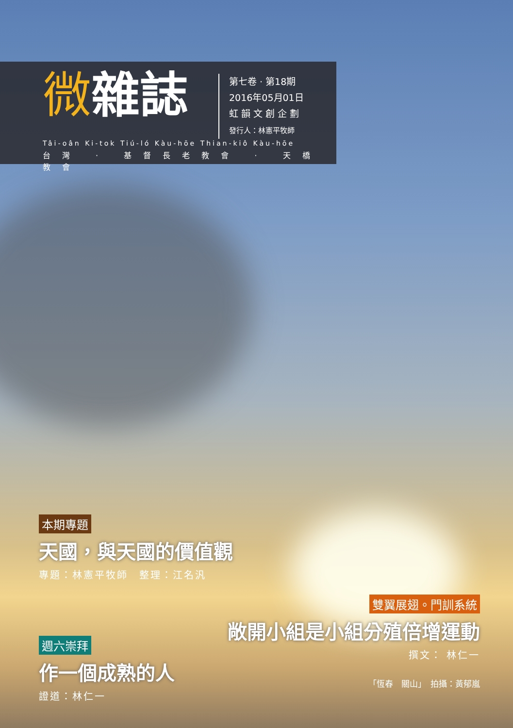微雜誌
第七卷 · 第18期
2016年05月01日
虹 韻 文 創 企 劃
發行人：林憲平牧師
Tâi-oân Ki-tok Tiú-ló Kàu-hōe Thian-kiô Kàu-hōe
台灣 · 基督長老教會 · 天橋教會
本期專題
天國，與天國的價值觀
專題：林憲平牧師　整理：江名汎
雙翼展翅。門訓系統
敞開小組是小組分殖倍增運動
撰文： 林仁一
週六崇拜
作一個成熟的人
證道：林仁一
「恆春　關山」　拍攝：黃郁嵐